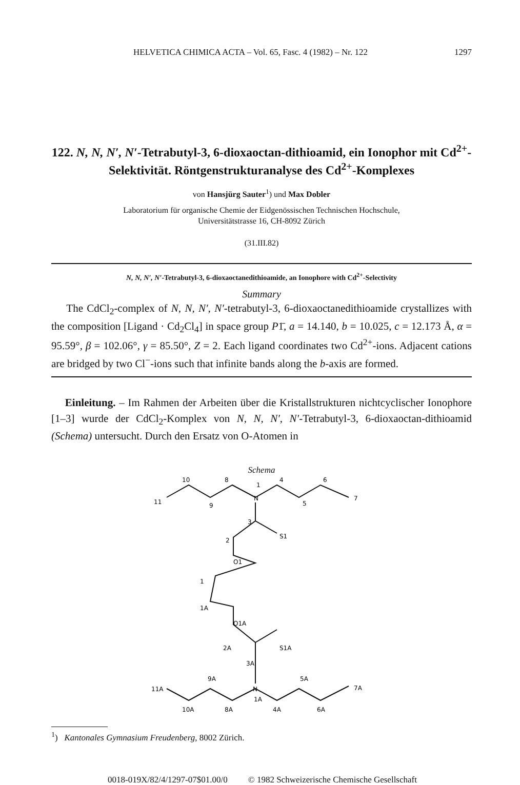HELVETICA CHIMICA ACTA – Vol. 65, Fasc. 4 (1982) – Nr. 122 1297
122. N, N, N′, N′-Tetrabutyl-3, 6-dioxaoctan-dithioamid, ein Ionophor mit Cd<sup>2+</sup>-Selektivität. Röntgenstrukturanalyse des Cd<sup>2+</sup>-Komplexes
von Hansjürg Sauter<sup>1</sup>) und Max Dobler
Laboratorium für organische Chemie der Eidgenössischen Technischen Hochschule,
Universitätstrasse 16, CH-8092 Zürich
(31.III.82)
N, N, N′, N′-Tetrabutyl-3, 6-dioxaoctanedithioamide, an Ionophore with Cd<sup>2+</sup>-Selectivity
Summary
The CdCl<sub>2</sub>-complex of N, N, N′, N′-tetrabutyl-3, 6-dioxaoctanedithioamide crystallizes with the composition [Ligand · Cd<sub>2</sub>Cl<sub>4</sub>] in space group P1̄, a = 14.140, b = 10.025, c = 12.173 Å, α = 95.59°, β = 102.06°, γ = 85.50°, Z = 2. Each ligand coordinates two Cd<sup>2+</sup>-ions. Adjacent cations are bridged by two Cl<sup>−</sup>-ions such that infinite bands along the b-axis are formed.
Einleitung. – Im Rahmen der Arbeiten über die Kristallstrukturen nichtcyclischer Ionophore [1–3] wurde der CdCl<sub>2</sub>-Komplex von N, N, N′, N′-Tetrabutyl-3, 6-dioxaoctan-dithioamid (Schema) untersucht. Durch den Ersatz von O-Atomen in
Schema
10
8
1
N
4
6
11
9
5
7
3
2
S1
O1
1
1A
O1A
2A
S1A
3A
9A
5A
N
1A
11A
7A
10A
8A
4A
6A
<sup>1</sup>) Kantonales Gymnasium Freudenberg, 8002 Zürich.
0018-019X/82/4/1297-07$01.00/0 © 1982 Schweizerische Chemische Gesellschaft